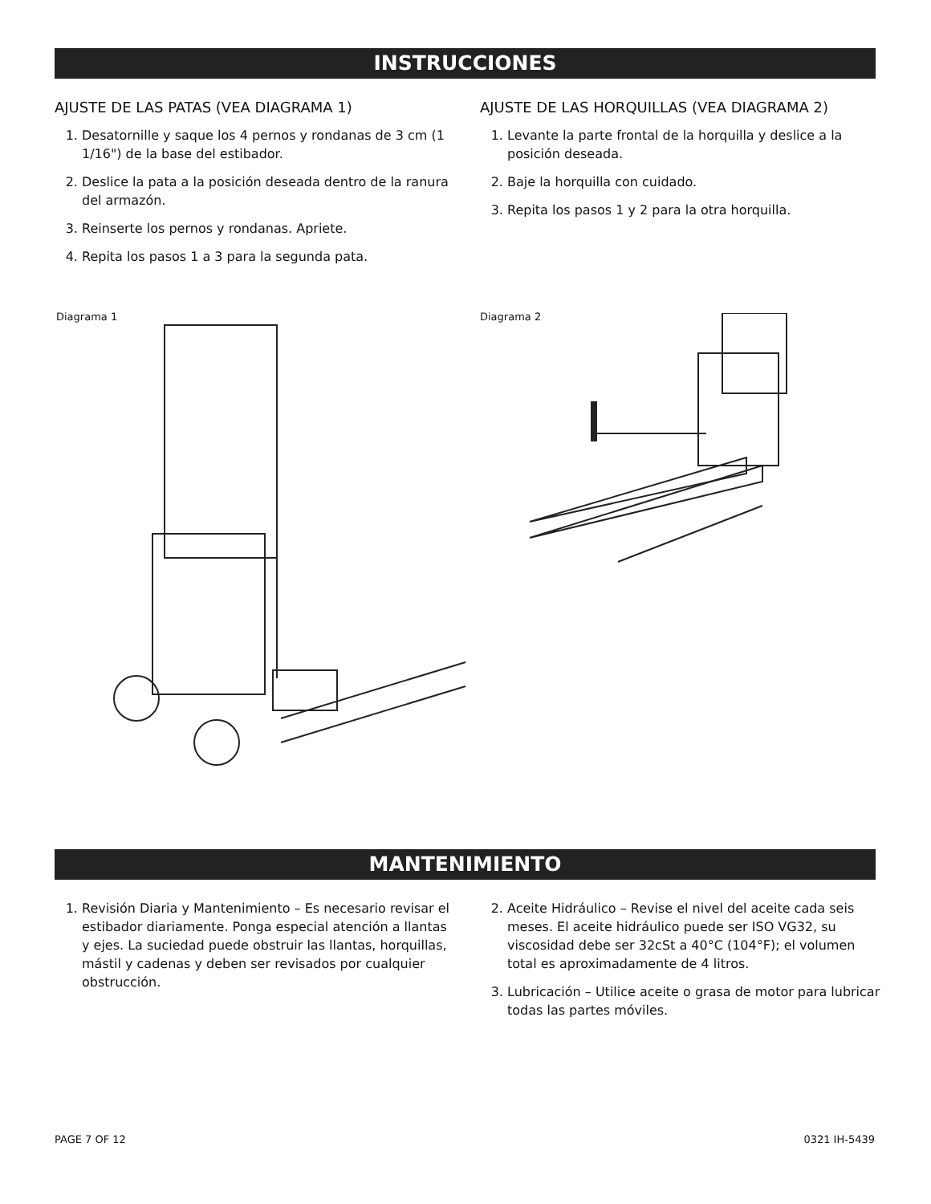INSTRUCCIONES
AJUSTE DE LAS PATAS (VEA DIAGRAMA 1)
1. Desatornille y saque los 4 pernos y rondanas de 3 cm (1 1/16") de la base del estibador.
2. Deslice la pata a la posición deseada dentro de la ranura del armazón.
3. Reinserte los pernos y rondanas. Apriete.
4. Repita los pasos 1 a 3 para la segunda pata.
AJUSTE DE LAS HORQUILLAS (VEA DIAGRAMA 2)
1. Levante la parte frontal de la horquilla y deslice a la posición deseada.
2. Baje la horquilla con cuidado.
3. Repita los pasos 1 y 2 para la otra horquilla.
Diagrama 1 Diagrama 2
MANTENIMIENTO
1. Revisión Diaria y Mantenimiento – Es necesario revisar el estibador diariamente. Ponga especial atención a llantas y ejes. La suciedad puede obstruir las llantas, horquillas, mástil y cadenas y deben ser revisados por cualquier obstrucción.
2. Aceite Hidráulico – Revise el nivel del aceite cada seis meses. El aceite hidráulico puede ser ISO VG32, su viscosidad debe ser 32cSt a 40°C (104°F); el volumen total es aproximadamente de 4 litros.
3. Lubricación – Utilice aceite o grasa de motor para lubricar todas las partes móviles.
PAGE 7 OF 12 0321 IH-5439